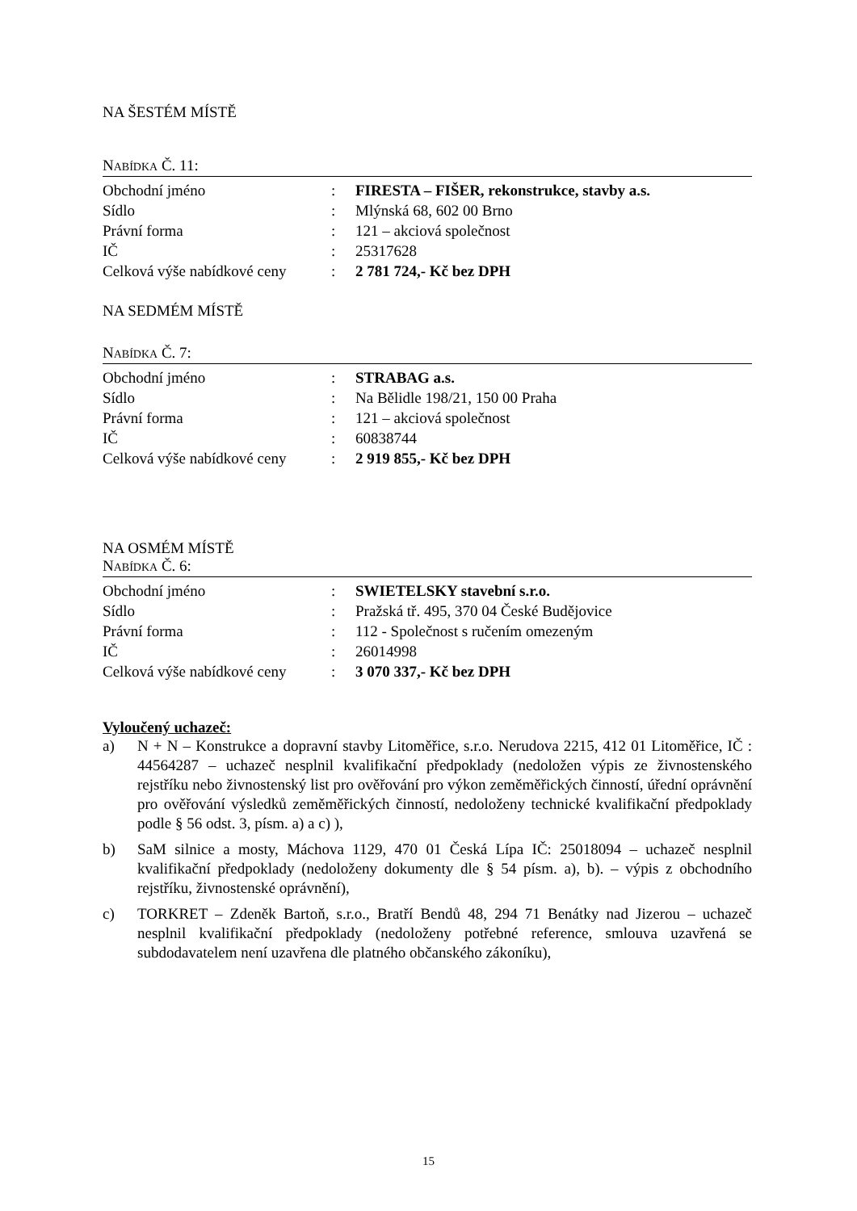NA ŠESTÉM MÍSTĚ
NABÍDKA Č. 11:
| Obchodní jméno | : | FIRESTA – FIŠER, rekonstrukce, stavby a.s. |
| Sídlo | : | Mlýnská 68, 602 00 Brno |
| Právní forma | : | 121 – akciová společnost |
| IČ | : | 25317628 |
| Celková výše nabídkové ceny | : | 2 781 724,- Kč bez DPH |
NA SEDMÉM MÍSTĚ
NABÍDKA Č. 7:
| Obchodní jméno | : | STRABAG a.s. |
| Sídlo | : | Na Bělidle 198/21, 150 00 Praha |
| Právní forma | : | 121 – akciová společnost |
| IČ | : | 60838744 |
| Celková výše nabídkové ceny | : | 2 919 855,- Kč bez DPH |
NA OSMÉM MÍSTĚ
NABÍDKA Č. 6:
| Obchodní jméno | : | SWIETELSKY stavební s.r.o. |
| Sídlo | : | Pražská tř. 495, 370 04 České Budějovice |
| Právní forma | : | 112 - Společnost s ručením omezeným |
| IČ | : | 26014998 |
| Celková výše nabídkové ceny | : | 3 070 337,- Kč bez DPH |
Vyloučený uchazeč:
a) N + N – Konstrukce a dopravní stavby Litoměřice, s.r.o. Nerudova 2215, 412 01 Litoměřice, IČ : 44564287 – uchazeč nesplnil kvalifikační předpoklady (nedoložen výpis ze živnostenského rejstříku nebo živnostenský list pro ověřování pro výkon zeměměřických činností, úřední oprávnění pro ověřování výsledků zeměměřických činností, nedoloženy technické kvalifikační předpoklady podle § 56 odst. 3, písm. a) a c) ),
b) SaM silnice a mosty, Máchova 1129, 470 01 Česká Lípa IČ: 25018094 – uchazeč nesplnil kvalifikační předpoklady (nedoloženy dokumenty dle § 54 písm. a), b). – výpis z obchodního rejstříku, živnostenské oprávnění),
c) TORKRET – Zdeněk Bartoň, s.r.o., Bratří Bendů 48, 294 71 Benátky nad Jizerou – uchazeč nesplnil kvalifikační předpoklady (nedoloženy potřebné reference, smlouva uzavřená se subdodavatelem není uzavřena dle platného občanského zákoníku),
15